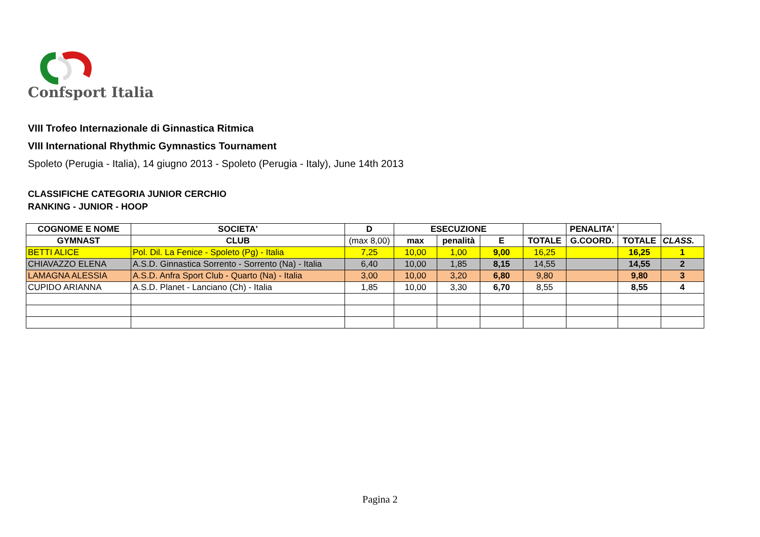Confsport Italia
VIII Trofeo Internazionale di Ginnastica Ritmica
VIII International Rhythmic Gymnastics Tournament
Spoleto (Perugia - Italia), 14 giugno 2013 - Spoleto (Perugia - Italy), June 14th 2013
CLASSIFICHE CATEGORIA JUNIOR CERCHIO
RANKING - JUNIOR - HOOP
| COGNOME E NOME | SOCIETA' | D | ESECUZIONE | | | | PENALITA' | | |
| --- | --- | --- | --- | --- | --- | --- | --- | --- | --- |
| GYMNAST | CLUB | (max 8,00) | max | penalità | E | TOTALE | G.COORD. | TOTALE | CLASS. |
| BETTI ALICE | Pol. Dil. La Fenice - Spoleto (Pg) - Italia | 7,25 | 10,00 | 1,00 | 9,00 | 16,25 | | 16,25 | 1 |
| CHIAVAZZO ELENA | A.S.D. Ginnastica Sorrento - Sorrento (Na) - Italia | 6,40 | 10,00 | 1,85 | 8,15 | 14,55 | | 14,55 | 2 |
| LAMAGNA ALESSIA | A.S.D. Anfra Sport Club - Quarto (Na) - Italia | 3,00 | 10,00 | 3,20 | 6,80 | 9,80 | | 9,80 | 3 |
| CUPIDO ARIANNA | A.S.D. Planet - Lanciano (Ch) - Italia | 1,85 | 10,00 | 3,30 | 6,70 | 8,55 | | 8,55 | 4 |
Pagina 2